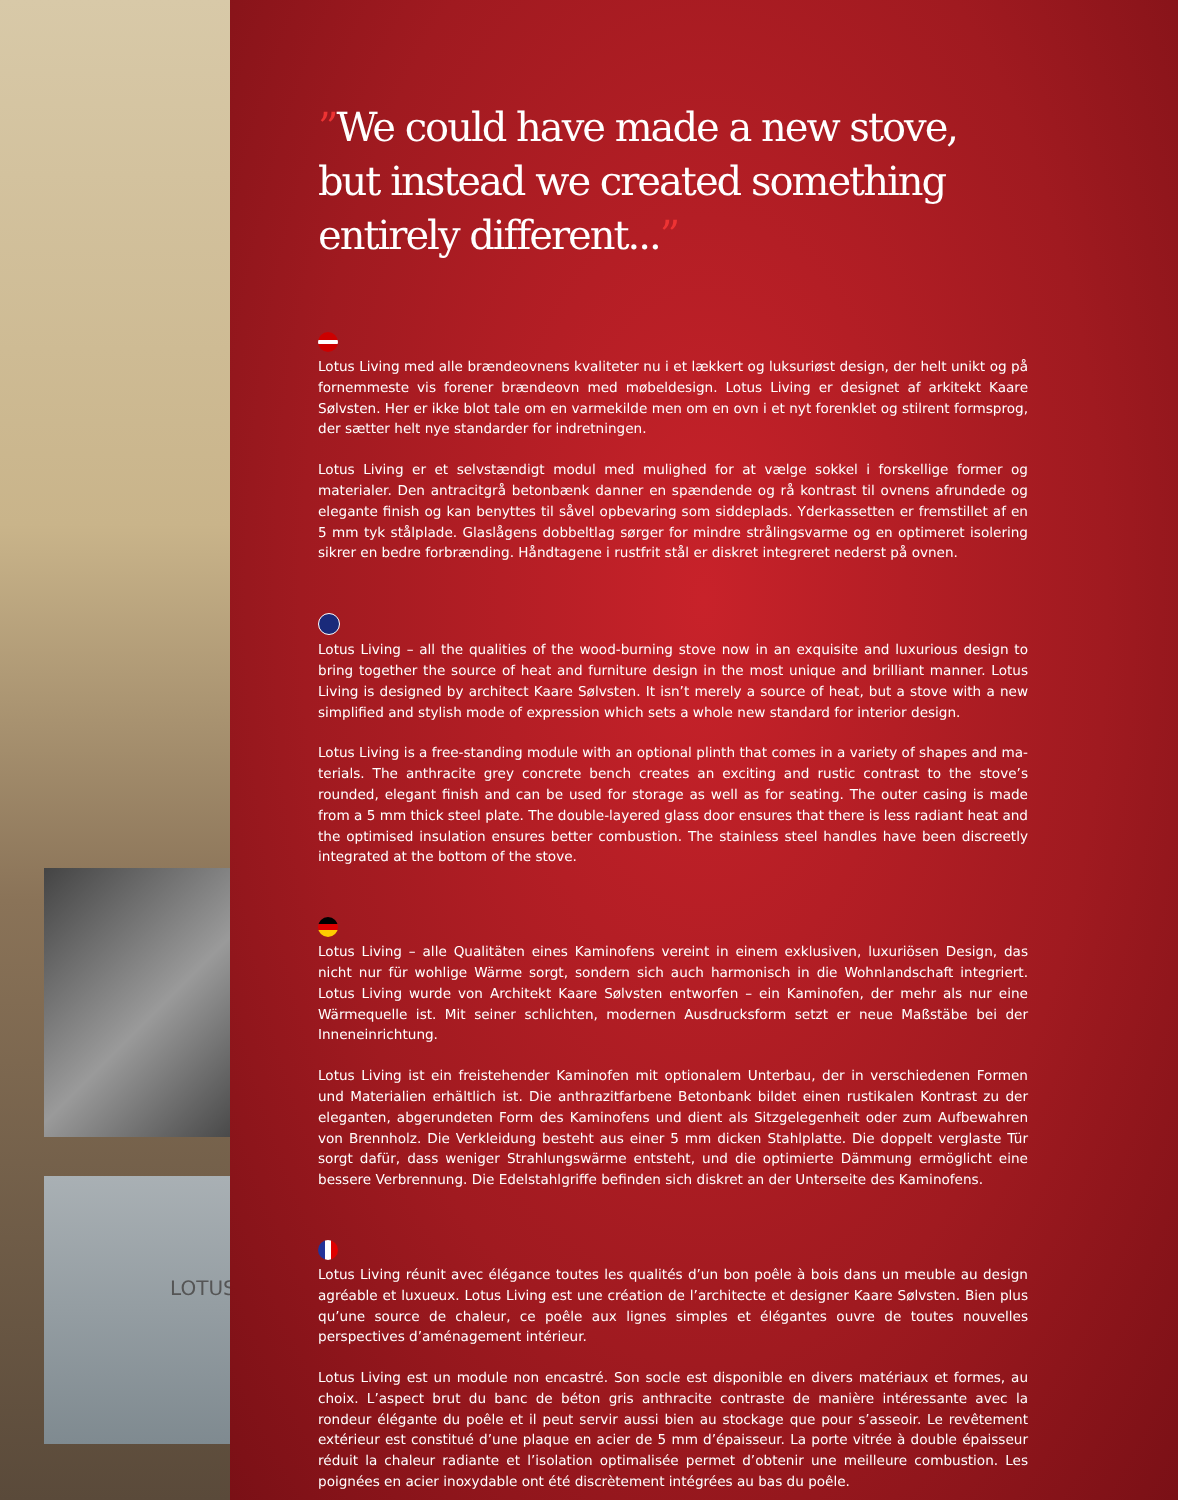LOTUS
”We could have made a new stove, but instead we created something entirely different...”
Lotus Living med alle brændeovnens kvaliteter nu i et lækkert og luksuriøst design, der helt unikt og på fornemmeste vis forener brændeovn med møbeldesign. Lotus Living er designet af arkitekt Kaare Sølvsten. Her er ikke blot tale om en varmekilde men om en ovn i et nyt forenklet og stilrent form­sprog, der sætter helt nye standarder for indretningen.
Lotus Living er et selvstændigt modul med mulighed for at vælge sokkel i forskellige former og materialer. Den antracitgrå betonbænk danner en spændende og rå kontrast til ovnens afrundede og elegante finish og kan benyttes til såvel opbevaring som siddeplads. Yderkassetten er fremstillet af en 5 mm tyk stål­plade. Glaslågens dobbeltlag sørger for mindre strålingsvarme og en optimeret isolering sikrer en bedre forbrænding. Håndtagene i rustfrit stål er diskret integreret nederst på ovnen.
Lotus Living – all the qualities of the wood-burning stove now in an exquisite and luxurious design to bring together the source of heat and furniture design in the most unique and brilliant manner. Lotus Living is designed by architect Kaare Sølvsten. It isn’t merely a source of heat, but a stove with a new simplified and stylish mode of expression which sets a whole new standard for interior design.
Lotus Living is a free-standing module with an optional plinth that comes in a variety of shapes and ma­terials. The anthracite grey concrete bench creates an exciting and rustic contrast to the stove’s rounded, elegant finish and can be used for storage as well as for seating. The outer casing is made from a 5 mm thick steel plate. The double-layered glass door ensures that there is less radiant heat and the optimised insulation ensures better combustion. The stainless steel handles have been discreetly integrated at the bottom of the stove.
Lotus Living – alle Qualitäten eines Kaminofens vereint in einem exklusiven, luxuriösen Design, das nicht nur für wohlige Wärme sorgt, sondern sich auch harmonisch in die Wohnlandschaft integriert. Lotus Living wurde von Architekt Kaare Sølvsten entworfen – ein Kaminofen, der mehr als nur eine Wärm­equelle ist. Mit seiner schlichten, modernen Ausdrucksform setzt er neue Maßstäbe bei der Inneneinrich­tung.
Lotus Living ist ein freistehender Kaminofen mit optionalem Unterbau, der in verschiedenen Formen und Materialien erhältlich ist. Die anthrazitfarbene Betonbank bildet einen rustikalen Kontrast zu der eleganten, abgerundeten Form des Kaminofens und dient als Sitzgelegenheit oder zum Aufbewahren von Brennholz. Die Verkleidung besteht aus einer 5 mm dicken Stahlplatte. Die doppelt verglaste Tür sorgt dafür, dass weniger Strahlungswärme entsteht, und die optimierte Dämmung ermöglicht eine bessere Verbrennung. Die Edelstahlgriffe befinden sich diskret an der Unterseite des Kaminofens.
Lotus Living réunit avec élégance toutes les qualités d’un bon poêle à bois dans un meuble au design agréable et luxueux. Lotus Living est une création de l’architecte et designer Kaare Sølvsten. Bien plus qu’une source de chaleur, ce poêle aux lignes simples et élégantes ouvre de toutes nouvelles perspectives d’aménagement intérieur.
Lotus Living est un module non encastré. Son socle est disponible en divers matériaux et formes, au choix. L’aspect brut du banc de béton gris anthracite contraste de manière intéressante avec la rondeur élégante du poêle et il peut servir aussi bien au stockage que pour s’asseoir. Le revêtement extérieur est constitué d’une plaque en acier de 5 mm d’épaisseur. La porte vitrée à double épaisseur réduit la chaleur radiante et l’isolation optimalisée permet d’obtenir une meilleure combustion. Les poignées en acier inoxydable ont été discrètement intégrées au bas du poêle.